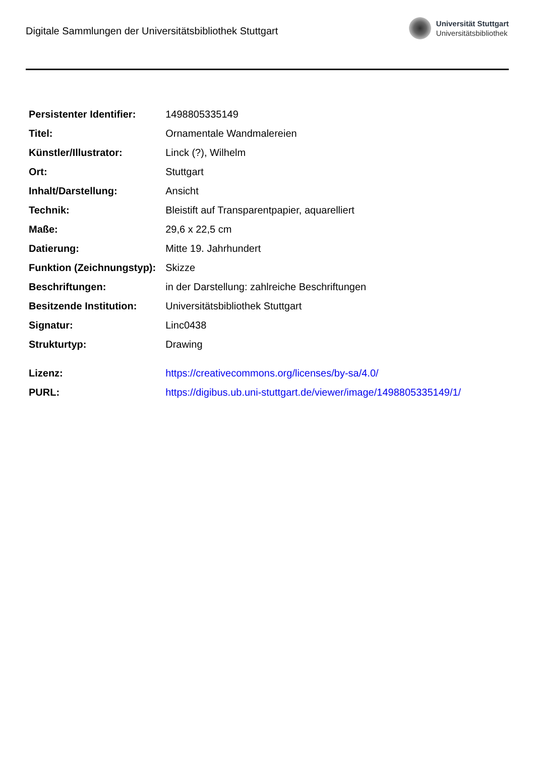Digitale Sammlungen der Universitätsbibliothek Stuttgart
Universität Stuttgart
Universitätsbibliothek
| Persistenter Identifier: | 1498805335149 |
| Titel: | Ornamentale Wandmalereien |
| Künstler/Illustrator: | Linck (?), Wilhelm |
| Ort: | Stuttgart |
| Inhalt/Darstellung: | Ansicht |
| Technik: | Bleistift auf Transparentpapier, aquarelliert |
| Maße: | 29,6 x 22,5 cm |
| Datierung: | Mitte 19. Jahrhundert |
| Funktion (Zeichnungstyp): | Skizze |
| Beschriftungen: | in der Darstellung: zahlreiche Beschriftungen |
| Besitzende Institution: | Universitätsbibliothek Stuttgart |
| Signatur: | Linc0438 |
| Strukturtyp: | Drawing |
| Lizenz: | https://creativecommons.org/licenses/by-sa/4.0/ |
| PURL: | https://digibus.ub.uni-stuttgart.de/viewer/image/1498805335149/1/ |